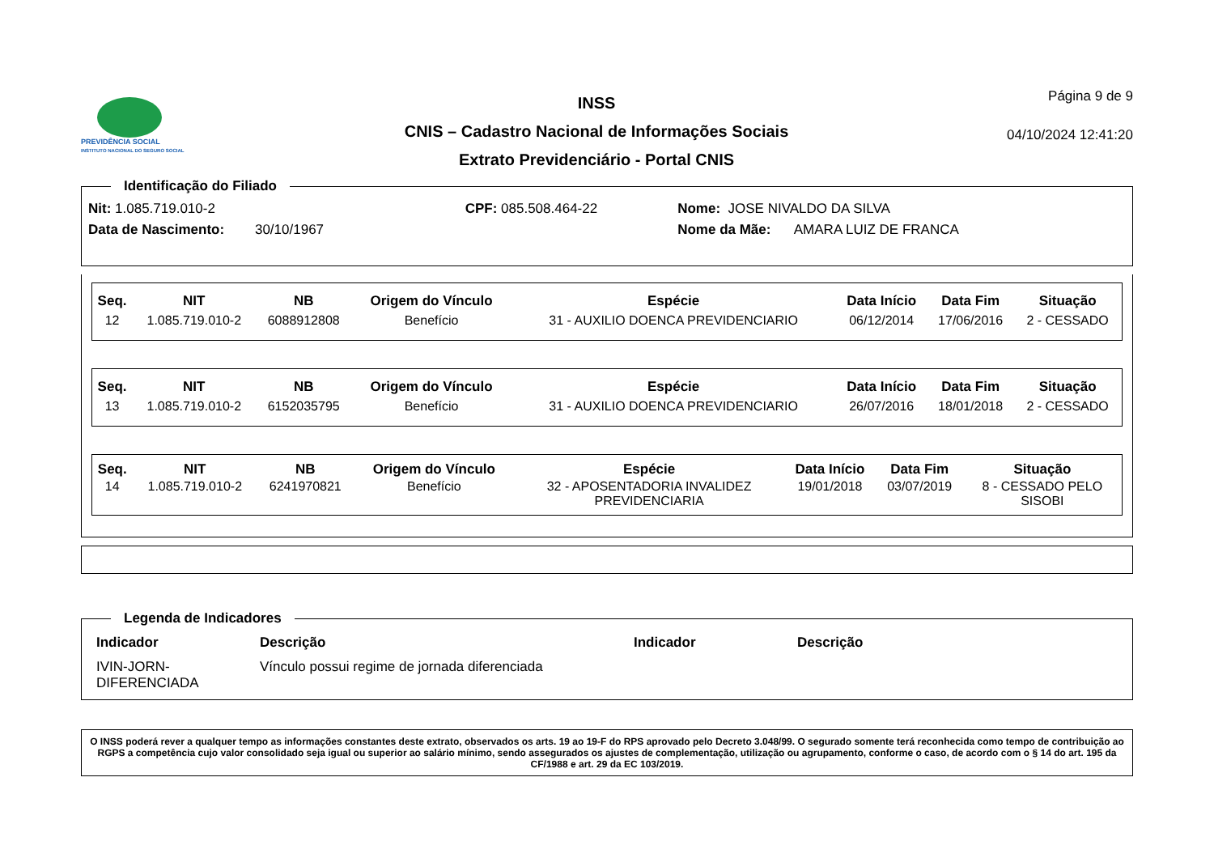PREVIDÊNCIA SOCIAL
INSTITUTO NACIONAL DO SEGURO SOCIAL
INSS
CNIS – Cadastro Nacional de Informações Sociais
Extrato Previdenciário - Portal CNIS
Página 9 de 9
04/10/2024 12:41:20
Identificação do Filiado
| Nit: 1.085.719.010-2 | CPF: 085.508.464-22 | Nome: JOSE NIVALDO DA SILVA |
| Data de Nascimento: 30/10/1967 | | Nome da Mãe: AMARA LUIZ DE FRANCA |
| Seq. | NIT | NB | Origem do Vínculo | Espécie | Data Início | Data Fim | Situação |
| --- | --- | --- | --- | --- | --- | --- | --- |
| 12 | 1.085.719.010-2 | 6088912808 | Benefício | 31 - AUXILIO DOENCA PREVIDENCIARIO | 06/12/2014 | 17/06/2016 | 2 - CESSADO |
| Seq. | NIT | NB | Origem do Vínculo | Espécie | Data Início | Data Fim | Situação |
| --- | --- | --- | --- | --- | --- | --- | --- |
| 13 | 1.085.719.010-2 | 6152035795 | Benefício | 31 - AUXILIO DOENCA PREVIDENCIARIO | 26/07/2016 | 18/01/2018 | 2 - CESSADO |
| Seq. | NIT | NB | Origem do Vínculo | Espécie | Data Início | Data Fim | Situação |
| --- | --- | --- | --- | --- | --- | --- | --- |
| 14 | 1.085.719.010-2 | 6241970821 | Benefício | 32 - APOSENTADORIA INVALIDEZ PREVIDENCIARIA | 19/01/2018 | 03/07/2019 | 8 - CESSADO PELO SISOBI |
Legenda de Indicadores
| Indicador | Descrição | Indicador | Descrição |
| --- | --- | --- | --- |
| IVIN-JORN- DIFERENCIADA | Vínculo possui regime de jornada diferenciada | | |
O INSS poderá rever a qualquer tempo as informações constantes deste extrato, observados os arts. 19 ao 19-F do RPS aprovado pelo Decreto 3.048/99. O segurado somente terá reconhecida como tempo de contribuição ao RGPS a competência cujo valor consolidado seja igual ou superior ao salário mínimo, sendo assegurados os ajustes de complementação, utilização ou agrupamento, conforme o caso, de acordo com o § 14 do art. 195 da CF/1988 e art. 29 da EC 103/2019.